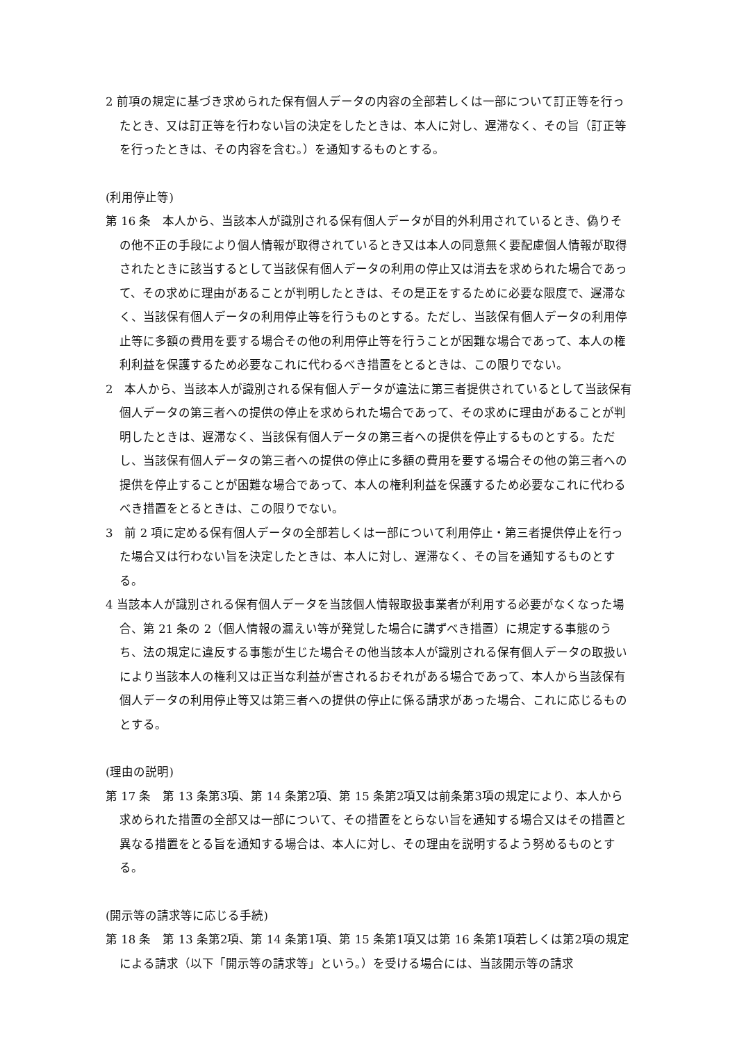2 前項の規定に基づき求められた保有個人データの内容の全部若しくは一部について訂正等を行ったとき、又は訂正等を行わない旨の決定をしたときは、本人に対し、遅滞なく、その旨（訂正等を行ったときは、その内容を含む。）を通知するものとする。
(利用停止等)
第 16 条　本人から、当該本人が識別される保有個人データが目的外利用されているとき、偽りその他不正の手段により個人情報が取得されているとき又は本人の同意無く要配慮個人情報が取得されたときに該当するとして当該保有個人データの利用の停止又は消去を求められた場合であって、その求めに理由があることが判明したときは、その是正をするために必要な限度で、遅滞なく、当該保有個人データの利用停止等を行うものとする。ただし、当該保有個人データの利用停止等に多額の費用を要する場合その他の利用停止等を行うことが困難な場合であって、本人の権利利益を保護するため必要なこれに代わるべき措置をとるときは、この限りでない。
2　本人から、当該本人が識別される保有個人データが違法に第三者提供されているとして当該保有個人データの第三者への提供の停止を求められた場合であって、その求めに理由があることが判明したときは、遅滞なく、当該保有個人データの第三者への提供を停止するものとする。ただし、当該保有個人データの第三者への提供の停止に多額の費用を要する場合その他の第三者への提供を停止することが困難な場合であって、本人の権利利益を保護するため必要なこれに代わるべき措置をとるときは、この限りでない。
3　前 2 項に定める保有個人データの全部若しくは一部について利用停止・第三者提供停止を行った場合又は行わない旨を決定したときは、本人に対し、遅滞なく、その旨を通知するものとする。
4 当該本人が識別される保有個人データを当該個人情報取扱事業者が利用する必要がなくなった場合、第 21 条の 2（個人情報の漏えい等が発覚した場合に講ずべき措置）に規定する事態のうち、法の規定に違反する事態が生じた場合その他当該本人が識別される保有個人データの取扱いにより当該本人の権利又は正当な利益が害されるおそれがある場合であって、本人から当該保有個人データの利用停止等又は第三者への提供の停止に係る請求があった場合、これに応じるものとする。
(理由の説明)
第 17 条　第 13 条第3項、第 14 条第2項、第 15 条第2項又は前条第3項の規定により、本人から求められた措置の全部又は一部について、その措置をとらない旨を通知する場合又はその措置と異なる措置をとる旨を通知する場合は、本人に対し、その理由を説明するよう努めるものとする。
(開示等の請求等に応じる手続)
第 18 条　第 13 条第2項、第 14 条第1項、第 15 条第1項又は第 16 条第1項若しくは第2項の規定による請求（以下「開示等の請求等」という。）を受ける場合には、当該開示等の請求